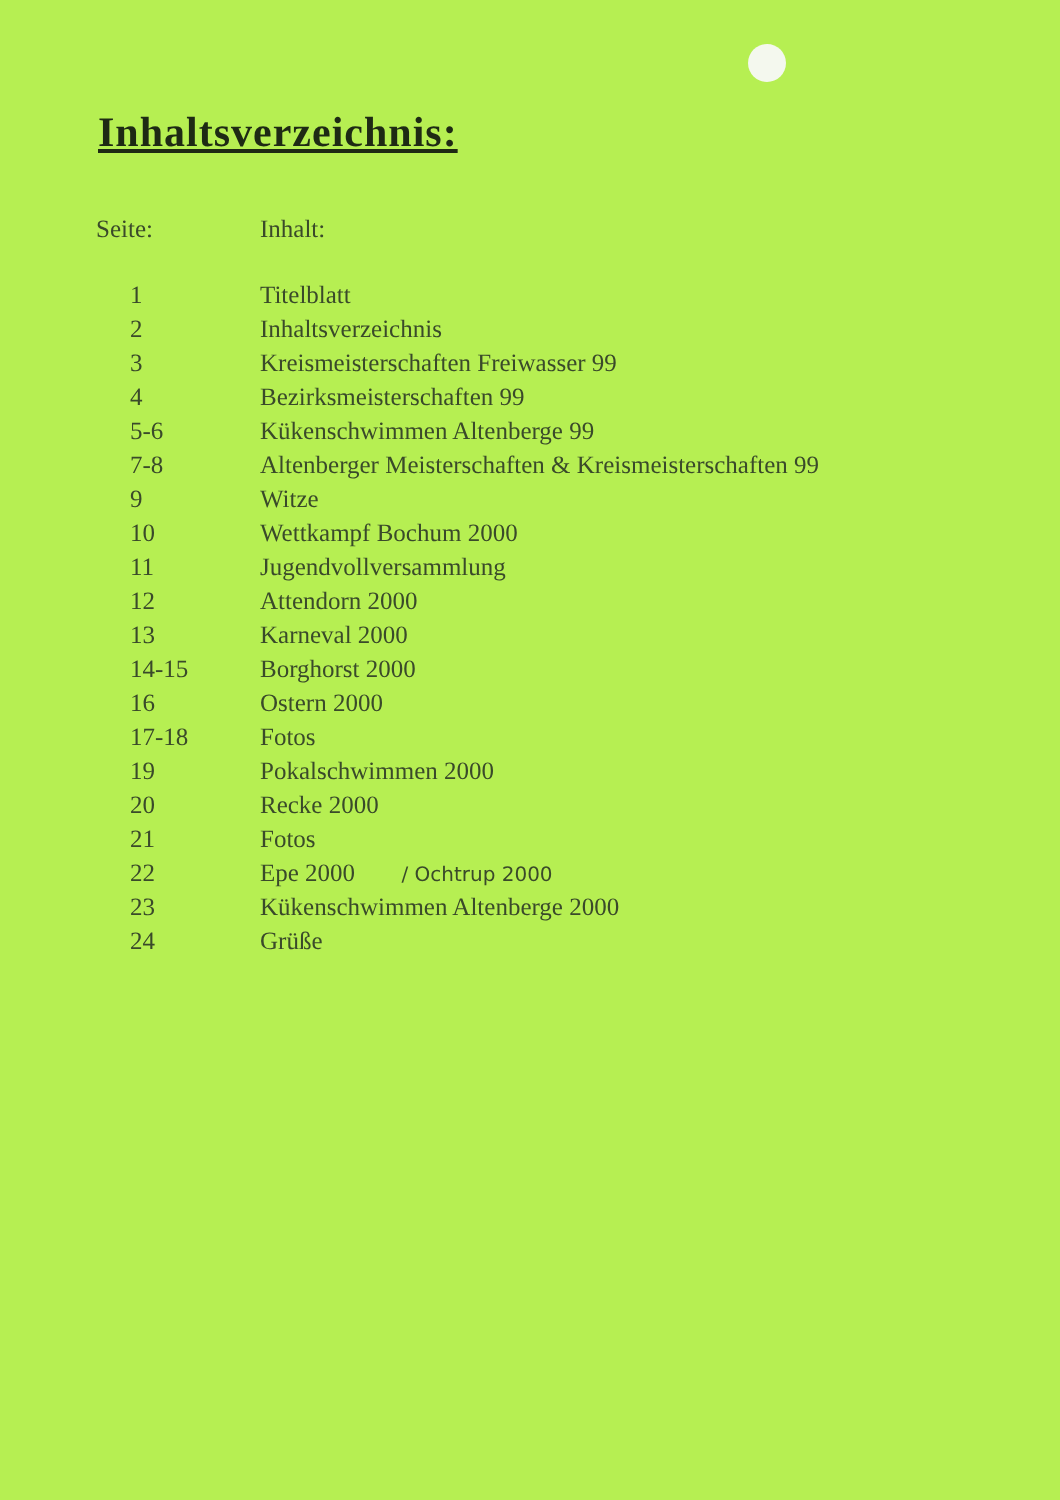Inhaltsverzeichnis:
| Seite: | Inhalt: |
| --- | --- |
| 1 | Titelblatt |
| 2 | Inhaltsverzeichnis |
| 3 | Kreismeisterschaften Freiwasser 99 |
| 4 | Bezirksmeisterschaften 99 |
| 5-6 | Kükenschwimmen Altenberge 99 |
| 7-8 | Altenberger Meisterschaften & Kreismeisterschaften 99 |
| 9 | Witze |
| 10 | Wettkampf Bochum 2000 |
| 11 | Jugendvollversammlung |
| 12 | Attendorn 2000 |
| 13 | Karneval 2000 |
| 14-15 | Borghorst 2000 |
| 16 | Ostern 2000 |
| 17-18 | Fotos |
| 19 | Pokalschwimmen 2000 |
| 20 | Recke 2000 |
| 21 | Fotos |
| 22 | Epe 2000 / Ochtrup 2000 |
| 23 | Kükenschwimmen Altenberge 2000 |
| 24 | Grüße |